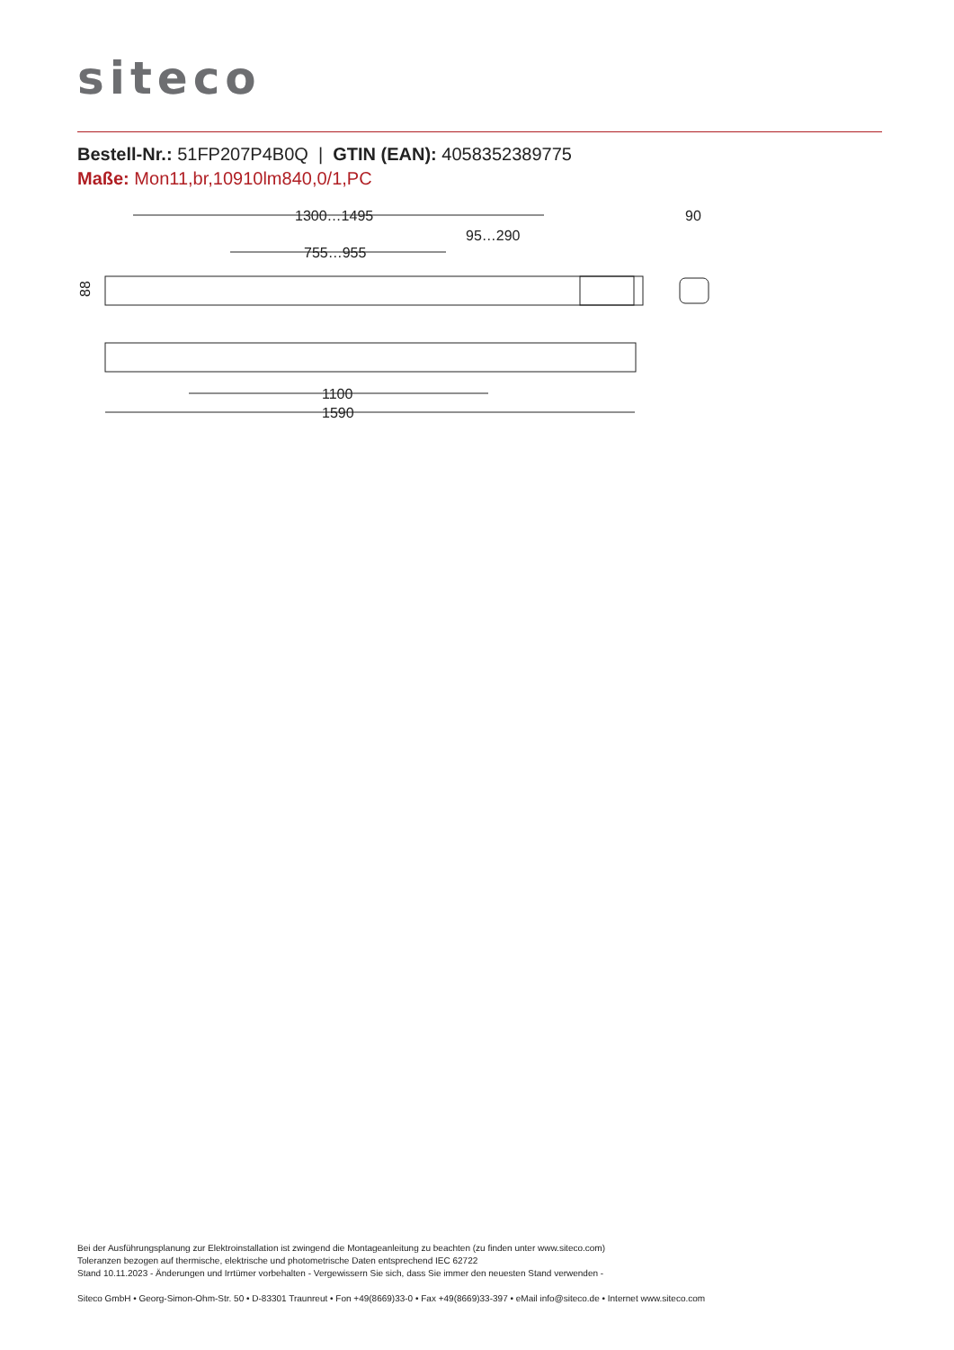siteco
Bestell-Nr.: 51FP207P4B0Q | GTIN (EAN): 4058352389775
Maße: Mon11,br,10910lm840,0/1,PC
1300…1495
95…290
755…955
90
88
1100
1590
Bei der Ausführungsplanung zur Elektroinstallation ist zwingend die Montageanleitung zu beachten (zu finden unter www.siteco.com)
Toleranzen bezogen auf thermische, elektrische und photometrische Daten entsprechend IEC 62722
Stand 10.11.2023 - Änderungen und Irrtümer vorbehalten - Vergewissern Sie sich, dass Sie immer den neuesten Stand verwenden -
Siteco GmbH • Georg-Simon-Ohm-Str. 50 • D-83301 Traunreut • Fon +49(8669)33-0 • Fax +49(8669)33-397 • eMail info@siteco.de • Internet www.siteco.com